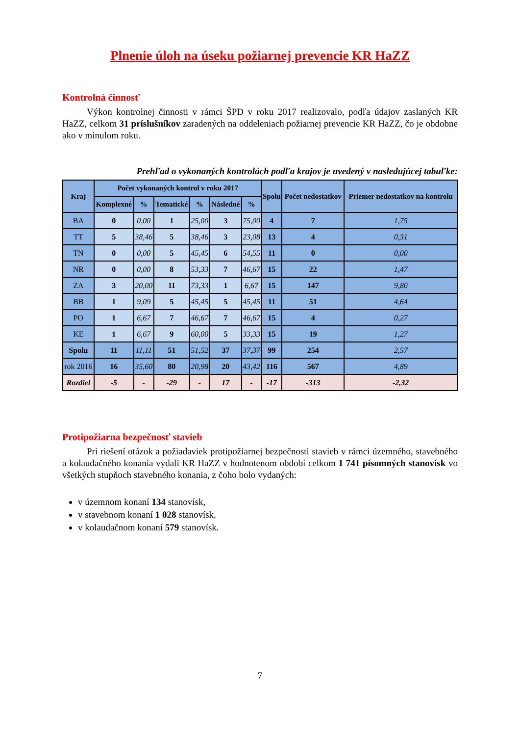Plnenie úloh na úseku požiarnej prevencie KR HaZZ
Kontrolná činnosť
Výkon kontrolnej činnosti v rámci ŠPD v roku 2017 realizovalo, podľa údajov zaslaných KR HaZZ, celkom 31 príslušníkov zaradených na oddeleniach požiarnej prevencie KR HaZZ, čo je obdobne ako v minulom roku.
Prehľad o vykonaných kontrolách podľa krajov je uvedený v nasledujúcej tabuľke:
| Kraj | Počet vykonaných kontrol v roku 2017 | | | | | | Spolu | Počet nedostatkov | Priemer nedostatkov na kontrolu |
| --- | --- | --- | --- | --- | --- | --- | --- | --- | --- |
| | Komplexné | % | Tematické | % | Následné | % | | | |
| BA | 0 | 0,00 | 1 | 25,00 | 3 | 75,00 | 4 | 7 | 1,75 |
| TT | 5 | 38,46 | 5 | 38,46 | 3 | 23,08 | 13 | 4 | 0,31 |
| TN | 0 | 0,00 | 5 | 45,45 | 6 | 54,55 | 11 | 0 | 0,00 |
| NR | 0 | 0,00 | 8 | 53,33 | 7 | 46,67 | 15 | 22 | 1,47 |
| ZA | 3 | 20,00 | 11 | 73,33 | 1 | 6,67 | 15 | 147 | 9,80 |
| BB | 1 | 9,09 | 5 | 45,45 | 5 | 45,45 | 11 | 51 | 4,64 |
| PO | 1 | 6,67 | 7 | 46,67 | 7 | 46,67 | 15 | 4 | 0,27 |
| KE | 1 | 6,67 | 9 | 60,00 | 5 | 33,33 | 15 | 19 | 1,27 |
| Spolu | 11 | 11,11 | 51 | 51,52 | 37 | 37,37 | 99 | 254 | 2,57 |
| rok 2016 | 16 | 35,60 | 80 | 20,98 | 20 | 43,42 | 116 | 567 | 4,89 |
| Rozdiel | -5 | - | -29 | - | 17 | - | -17 | -313 | -2,32 |
Protipožiarna bezpečnosť stavieb
Pri riešení otázok a požiadaviek protipožiarnej bezpečnosti stavieb v rámci územného, stavebného a kolaudačného konania vydali KR HaZZ v hodnotenom období celkom 1 741 písomných stanovísk vo všetkých stupňoch stavebného konania, z čoho bolo vydaných:
v územnom konaní 134 stanovísk,
v stavebnom konaní 1 028 stanovísk,
v kolaudačnom konaní 579 stanovísk.
7